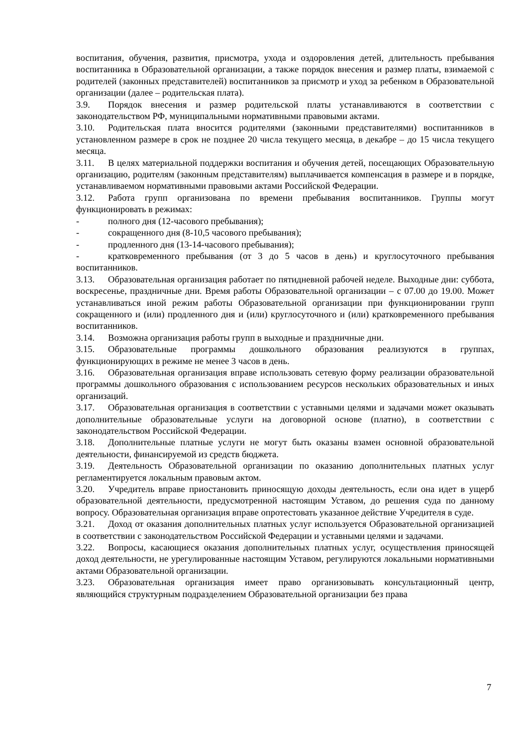воспитания, обучения, развития, присмотра, ухода и оздоровления детей, длительность пребывания воспитанника в Образовательной организации, а также порядок внесения и размер платы, взимаемой с родителей (законных представителей) воспитанников за присмотр и уход за ребенком в Образовательной организации (далее – родительская плата).
3.9. Порядок внесения и размер родительской платы устанавливаются в соответствии с законодательством РФ, муниципальными нормативными правовыми актами.
3.10. Родительская плата вносится родителями (законными представителями) воспитанников в установленном размере в срок не позднее 20 числа текущего месяца, в декабре – до 15 числа текущего месяца.
3.11. В целях материальной поддержки воспитания и обучения детей, посещающих Образовательную организацию, родителям (законным представителям) выплачивается компенсация в размере и в порядке, устанавливаемом нормативными правовыми актами Российской Федерации.
3.12. Работа групп организована по времени пребывания воспитанников. Группы могут функционировать в режимах:
- полного дня (12-часового пребывания);
- сокращенного дня (8-10,5 часового пребывания);
- продленного дня (13-14-часового пребывания);
- кратковременного пребывания (от 3 до 5 часов в день) и круглосуточного пребывания воспитанников.
3.13. Образовательная организация работает по пятидневной рабочей неделе. Выходные дни: суббота, воскресенье, праздничные дни. Время работы Образовательной организации – с 07.00 до 19.00. Может устанавливаться иной режим работы Образовательной организации при функционировании групп сокращенного и (или) продленного дня и (или) круглосуточного и (или) кратковременного пребывания воспитанников.
3.14. Возможна организация работы групп в выходные и праздничные дни.
3.15. Образовательные программы дошкольного образования реализуются в группах, функционирующих в режиме не менее 3 часов в день.
3.16. Образовательная организация вправе использовать сетевую форму реализации образовательной программы дошкольного образования с использованием ресурсов нескольких образовательных и иных организаций.
3.17. Образовательная организация в соответствии с уставными целями и задачами может оказывать дополнительные образовательные услуги на договорной основе (платно), в соответствии с законодательством Российской Федерации.
3.18. Дополнительные платные услуги не могут быть оказаны взамен основной образовательной деятельности, финансируемой из средств бюджета.
3.19. Деятельность Образовательной организации по оказанию дополнительных платных услуг регламентируется локальным правовым актом.
3.20. Учредитель вправе приостановить приносящую доходы деятельность, если она идет в ущерб образовательной деятельности, предусмотренной настоящим Уставом, до решения суда по данному вопросу. Образовательная организация вправе опротестовать указанное действие Учредителя в суде.
3.21. Доход от оказания дополнительных платных услуг используется Образовательной организацией в соответствии с законодательством Российской Федерации и уставными целями и задачами.
3.22. Вопросы, касающиеся оказания дополнительных платных услуг, осуществления приносящей доход деятельности, не урегулированные настоящим Уставом, регулируются локальными нормативными актами Образовательной организации.
3.23. Образовательная организация имеет право организовывать консультационный центр, являющийся структурным подразделением Образовательной организации без права
7